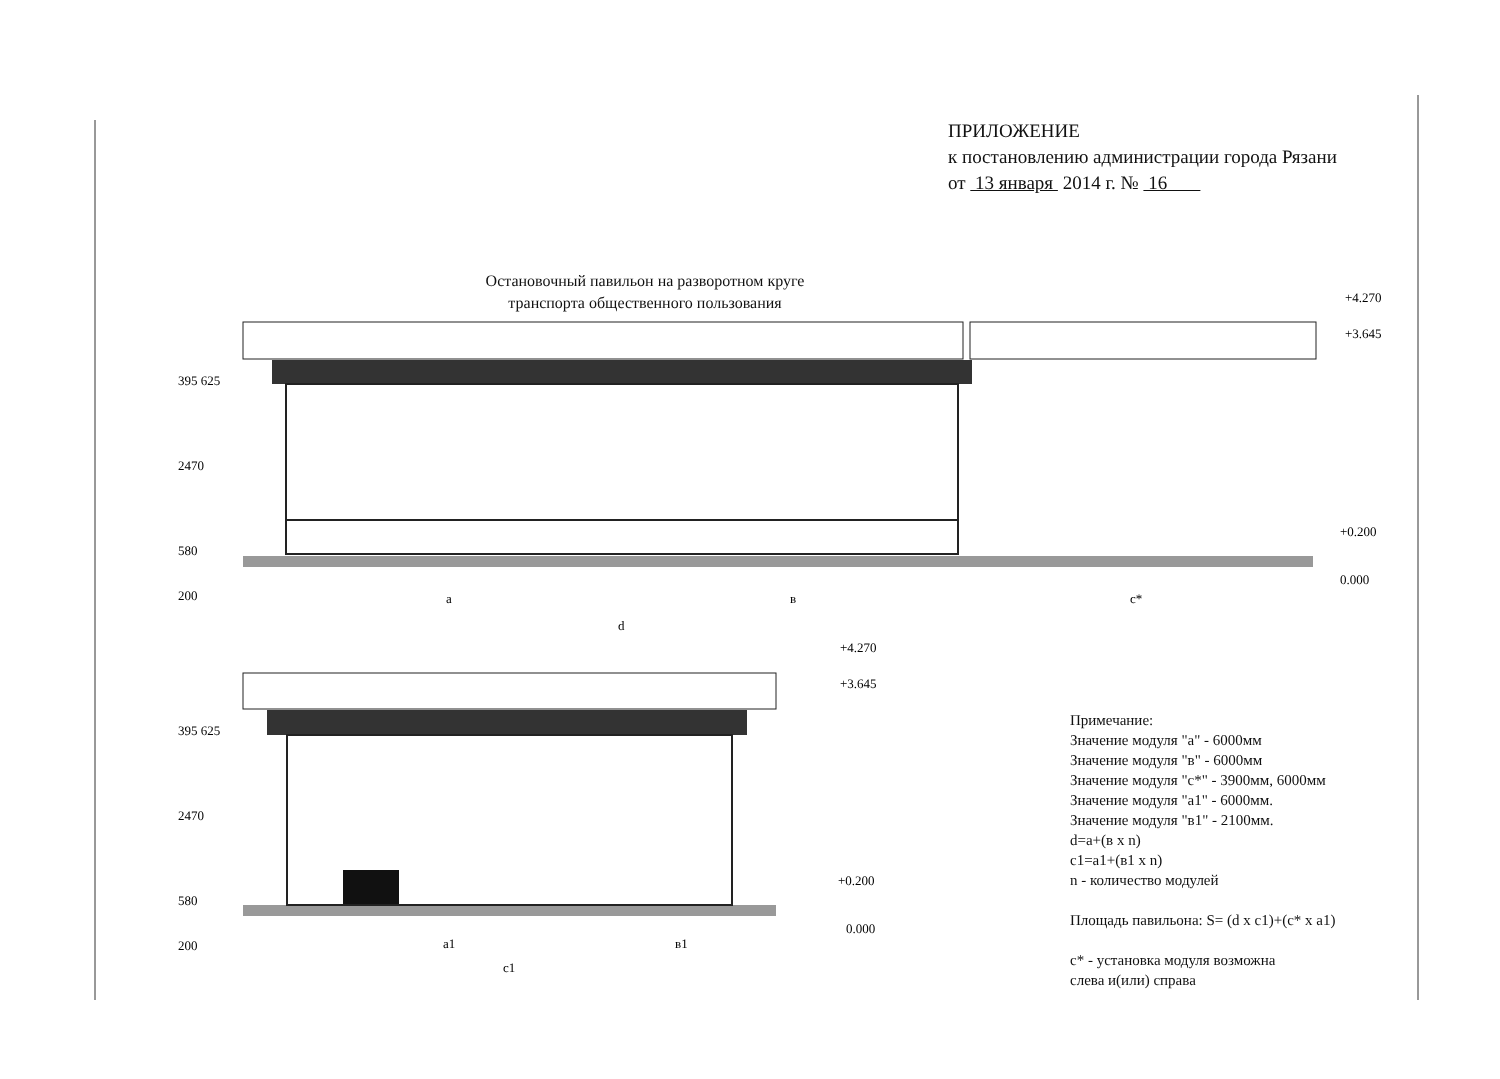a
в
c*
d
a1
в1
c1
+4.270
+3.645
+0.200
0.000
+4.270
+3.645
+0.200
0.000
395 625
2470
580
200
395 625
2470
580
200
ПРИЛОЖЕНИЕ
к постановлению администрации города Рязани
от 13 января 2014 г. № 16
Остановочный павильон на разворотном круге
транспорта общественного пользования
Примечание:
Значение модуля "а" - 6000мм
Значение модуля "в" - 6000мм
Значение модуля "с*" - 3900мм, 6000мм
Значение модуля "а1" - 6000мм.
Значение модуля "в1" - 2100мм.
d=a+(в x n)
c1=a1+(в1 x n)
n - количество модулей
Площадь павильона: S= (d x c1)+(c* x a1)
c* - установка модуля возможна
слева и(или) справа